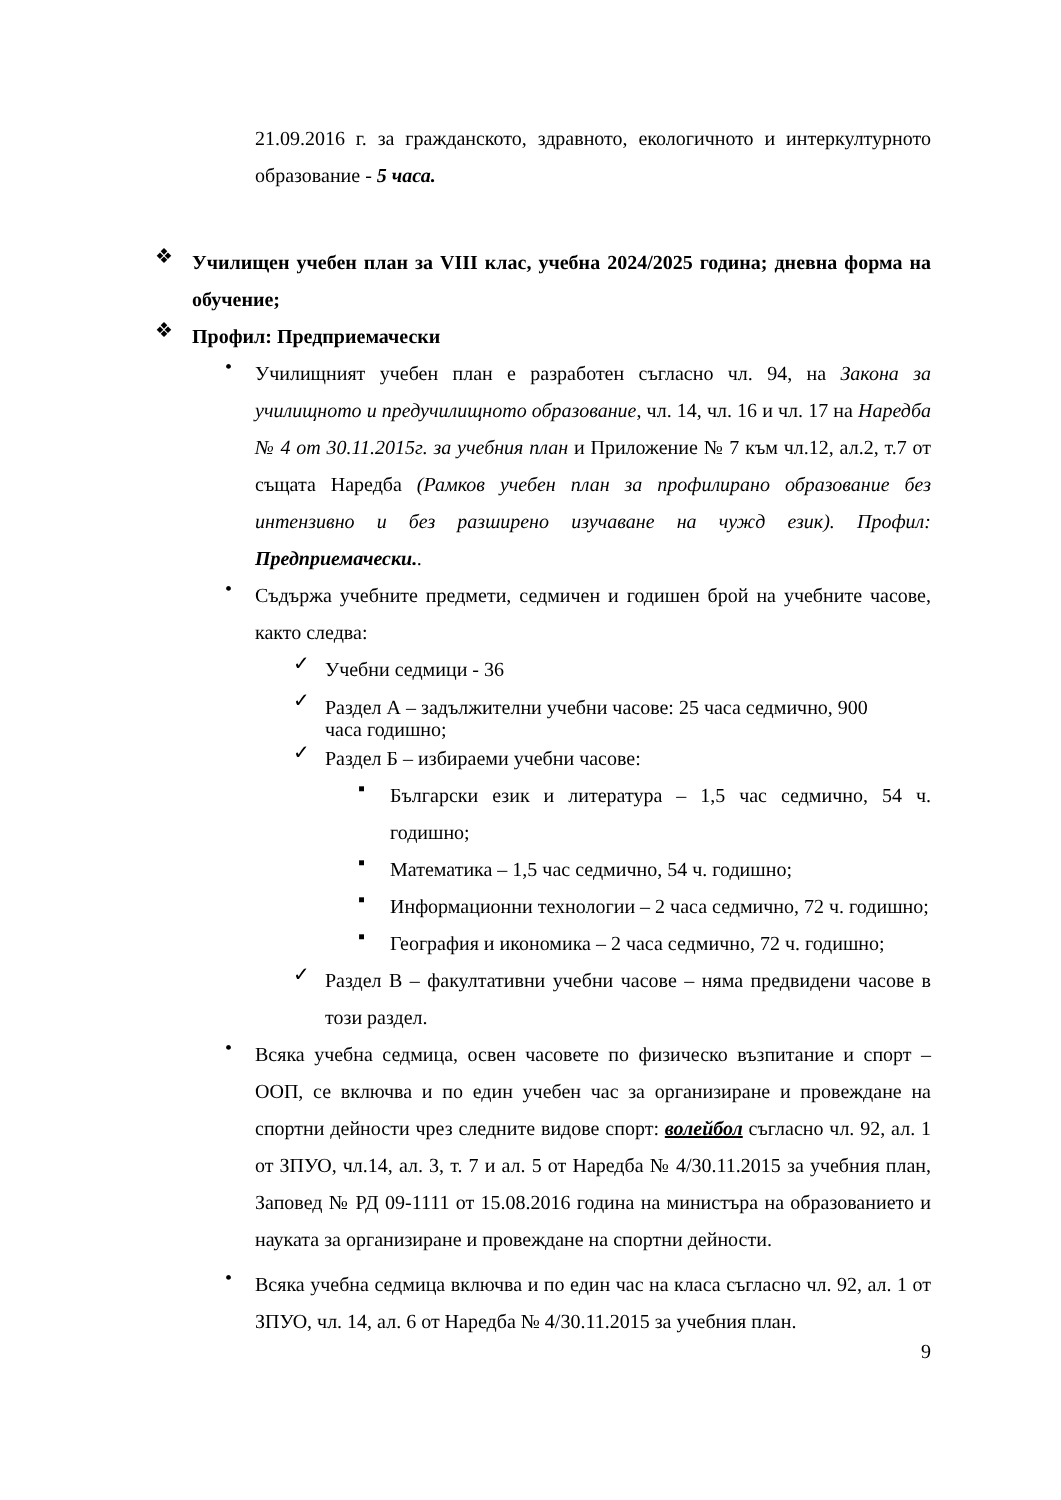21.09.2016 г. за гражданското, здравното, екологичното и интеркултурното образование - 5 часа.
❖
Училищен учебен план за VIII клас, учебна 2024/2025 година; дневна форма на обучение;
❖
Профил: Предприемачески
•
Училищният учебен план е разработен съгласно чл. 94, на Закона за училищното и предучилищното образование, чл. 14, чл. 16 и чл. 17 на Наредба № 4 от 30.11.2015г. за учебния план и Приложение № 7 към чл.12, ал.2, т.7 от същата Наредба (Рамков учебен план за профилирано образование без интензивно и без разширено изучаване на чужд език). Профил: Предприемачески..
•
Съдържа учебните предмети, седмичен и годишен брой на учебните часове, както следва:
✓
Учебни седмици - 36
✓
Раздел А – задължителни учебни часове: 25 часа седмично, 900 часа годишно;
✓
Раздел Б – избираеми учебни часове:
▪
Български език и литература – 1,5 час седмично, 54 ч. годишно;
▪
Математика – 1,5 час седмично, 54 ч. годишно;
▪
Информационни технологии – 2 часа седмично, 72 ч. годишно;
▪
География и икономика – 2 часа седмично, 72 ч. годишно;
✓
Раздел В – факултативни учебни часове – няма предвидени часове в този раздел.
•
Всяка учебна седмица, освен часовете по физическо възпитание и спорт – ООП, се включва и по един учебен час за организиране и провеждане на спортни дейности чрез следните видове спорт: волейбол съгласно чл. 92, ал. 1 от ЗПУО, чл.14, ал. 3, т. 7 и ал. 5 от Наредба № 4/30.11.2015 за учебния план, Заповед № РД 09-1111 от 15.08.2016 година на министъра на образованието и науката за организиране и провеждане на спортни дейности.
•
Всяка учебна седмица включва и по един час на класа съгласно чл. 92, ал. 1 от ЗПУО, чл. 14, ал. 6 от Наредба № 4/30.11.2015 за учебния план.
9